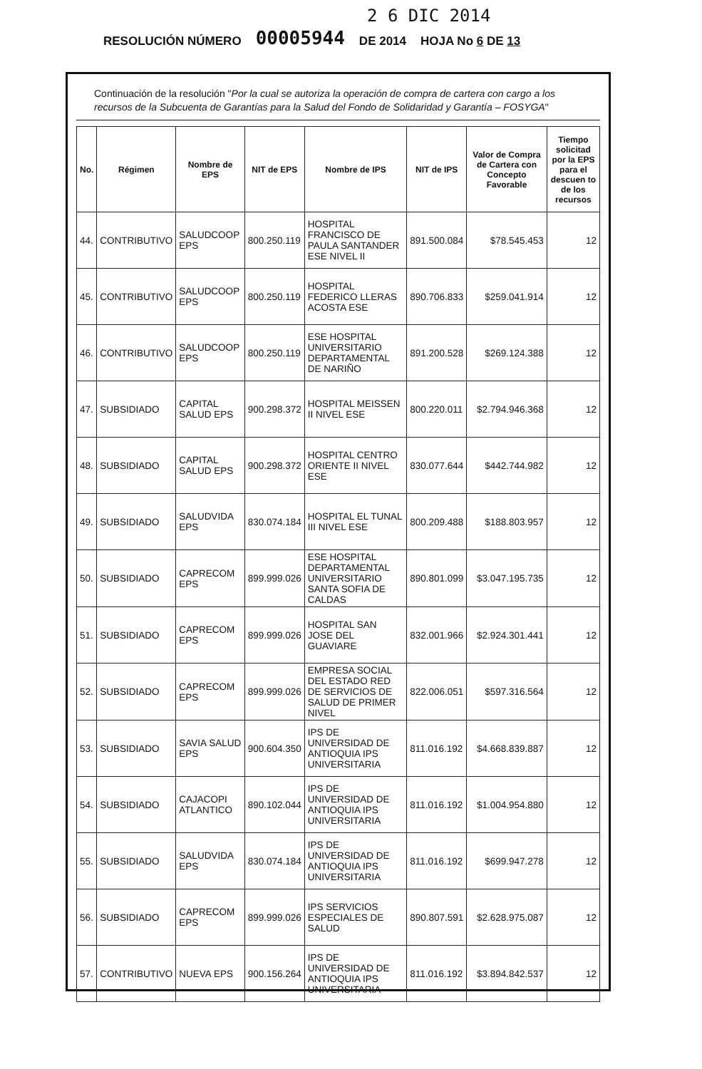2 6 DIC 2014
RESOLUCIÓN NÚMERO 00005944 DE 2014 HOJA No 6 DE 13
Continuación de la resolución "Por la cual se autoriza la operación de compra de cartera con cargo a los recursos de la Subcuenta de Garantías para la Salud del Fondo de Solidaridad y Garantía – FOSYGA"
| No. | Régimen | Nombre de EPS | NIT de EPS | Nombre de IPS | NIT de IPS | Valor de Compra de Cartera con Concepto Favorable | Tiempo solicitad por la EPS para el descuen to de los recursos |
| --- | --- | --- | --- | --- | --- | --- | --- |
| 44. | CONTRIBUTIVO | SALUDCOOP EPS | 800.250.119 | HOSPITAL FRANCISCO DE PAULA SANTANDER ESE NIVEL II | 891.500.084 | $78.545.453 | 12 |
| 45. | CONTRIBUTIVO | SALUDCOOP EPS | 800.250.119 | HOSPITAL FEDERICO LLERAS ACOSTA ESE | 890.706.833 | $259.041.914 | 12 |
| 46. | CONTRIBUTIVO | SALUDCOOP EPS | 800.250.119 | ESE HOSPITAL UNIVERSITARIO DEPARTAMENTAL DE NARIÑO | 891.200.528 | $269.124.388 | 12 |
| 47. | SUBSIDIADO | CAPITAL SALUD EPS | 900.298.372 | HOSPITAL MEISSEN II NIVEL ESE | 800.220.011 | $2.794.946.368 | 12 |
| 48. | SUBSIDIADO | CAPITAL SALUD EPS | 900.298.372 | HOSPITAL CENTRO ORIENTE II NIVEL ESE | 830.077.644 | $442.744.982 | 12 |
| 49. | SUBSIDIADO | SALUDVIDA EPS | 830.074.184 | HOSPITAL EL TUNAL III NIVEL ESE | 800.209.488 | $188.803.957 | 12 |
| 50. | SUBSIDIADO | CAPRECOM EPS | 899.999.026 | ESE HOSPITAL DEPARTAMENTAL UNIVERSITARIO SANTA SOFIA DE CALDAS | 890.801.099 | $3.047.195.735 | 12 |
| 51. | SUBSIDIADO | CAPRECOM EPS | 899.999.026 | HOSPITAL SAN JOSE DEL GUAVIARE | 832.001.966 | $2.924.301.441 | 12 |
| 52. | SUBSIDIADO | CAPRECOM EPS | 899.999.026 | EMPRESA SOCIAL DEL ESTADO RED DE SERVICIOS DE SALUD DE PRIMER NIVEL | 822.006.051 | $597.316.564 | 12 |
| 53. | SUBSIDIADO | SAVIA SALUD EPS | 900.604.350 | IPS DE UNIVERSIDAD DE ANTIOQUIA IPS UNIVERSITARIA | 811.016.192 | $4.668.839.887 | 12 |
| 54. | SUBSIDIADO | CAJACOPI ATLANTICO | 890.102.044 | IPS DE UNIVERSIDAD DE ANTIOQUIA IPS UNIVERSITARIA | 811.016.192 | $1.004.954.880 | 12 |
| 55. | SUBSIDIADO | SALUDVIDA EPS | 830.074.184 | IPS DE UNIVERSIDAD DE ANTIOQUIA IPS UNIVERSITARIA | 811.016.192 | $699.947.278 | 12 |
| 56. | SUBSIDIADO | CAPRECOM EPS | 899.999.026 | IPS SERVICIOS ESPECIALES DE SALUD | 890.807.591 | $2.628.975.087 | 12 |
| 57. | CONTRIBUTIVO | NUEVA EPS | 900.156.264 | IPS DE UNIVERSIDAD DE ANTIOQUIA IPS UNIVERSITARIA | 811.016.192 | $3.894.842.537 | 12 |